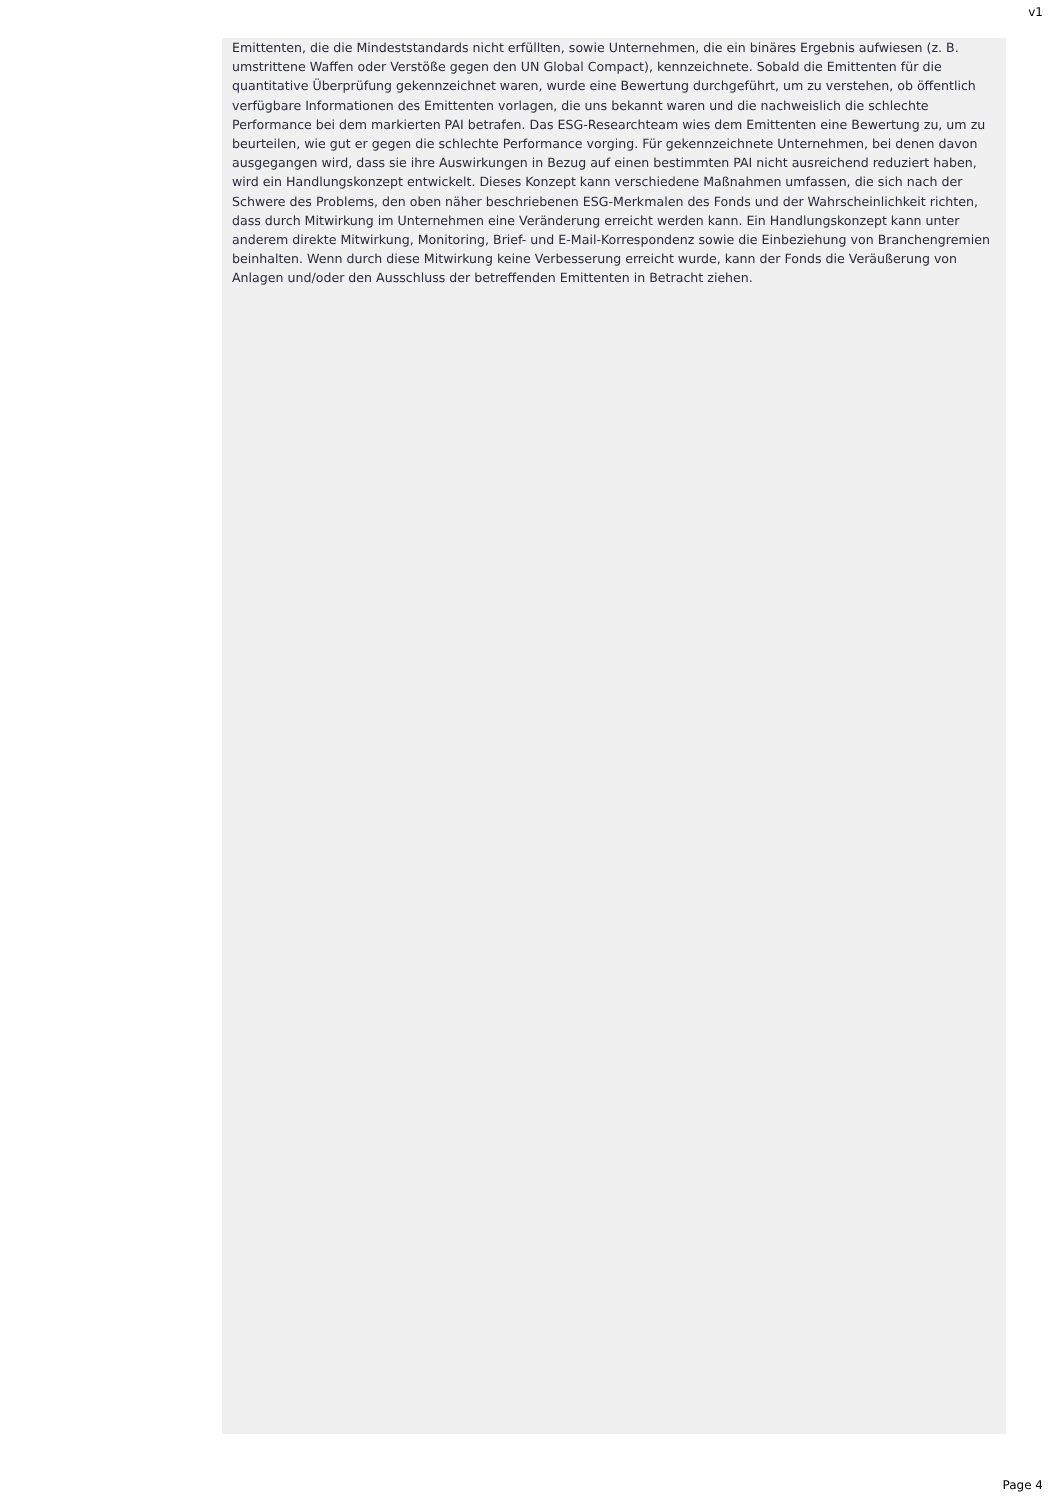v1
Emittenten, die die Mindeststandards nicht erfüllten, sowie Unternehmen, die ein binäres Ergebnis aufwiesen (z. B. umstrittene Waffen oder Verstöße gegen den UN Global Compact), kennzeichnete. Sobald die Emittenten für die quantitative Überprüfung gekennzeichnet waren, wurde eine Bewertung durchgeführt, um zu verstehen, ob öffentlich verfügbare Informationen des Emittenten vorlagen, die uns bekannt waren und die nachweislich die schlechte Performance bei dem markierten PAI betrafen. Das ESG-Researchteam wies dem Emittenten eine Bewertung zu, um zu beurteilen, wie gut er gegen die schlechte Performance vorging. Für gekennzeichnete Unternehmen, bei denen davon ausgegangen wird, dass sie ihre Auswirkungen in Bezug auf einen bestimmten PAI nicht ausreichend reduziert haben, wird ein Handlungskonzept entwickelt. Dieses Konzept kann verschiedene Maßnahmen umfassen, die sich nach der Schwere des Problems, den oben näher beschriebenen ESG-Merkmalen des Fonds und der Wahrscheinlichkeit richten, dass durch Mitwirkung im Unternehmen eine Veränderung erreicht werden kann. Ein Handlungskonzept kann unter anderem direkte Mitwirkung, Monitoring, Brief- und E-Mail-Korrespondenz sowie die Einbeziehung von Branchengremien beinhalten. Wenn durch diese Mitwirkung keine Verbesserung erreicht wurde, kann der Fonds die Veräußerung von Anlagen und/oder den Ausschluss der betreffenden Emittenten in Betracht ziehen.
Page 4